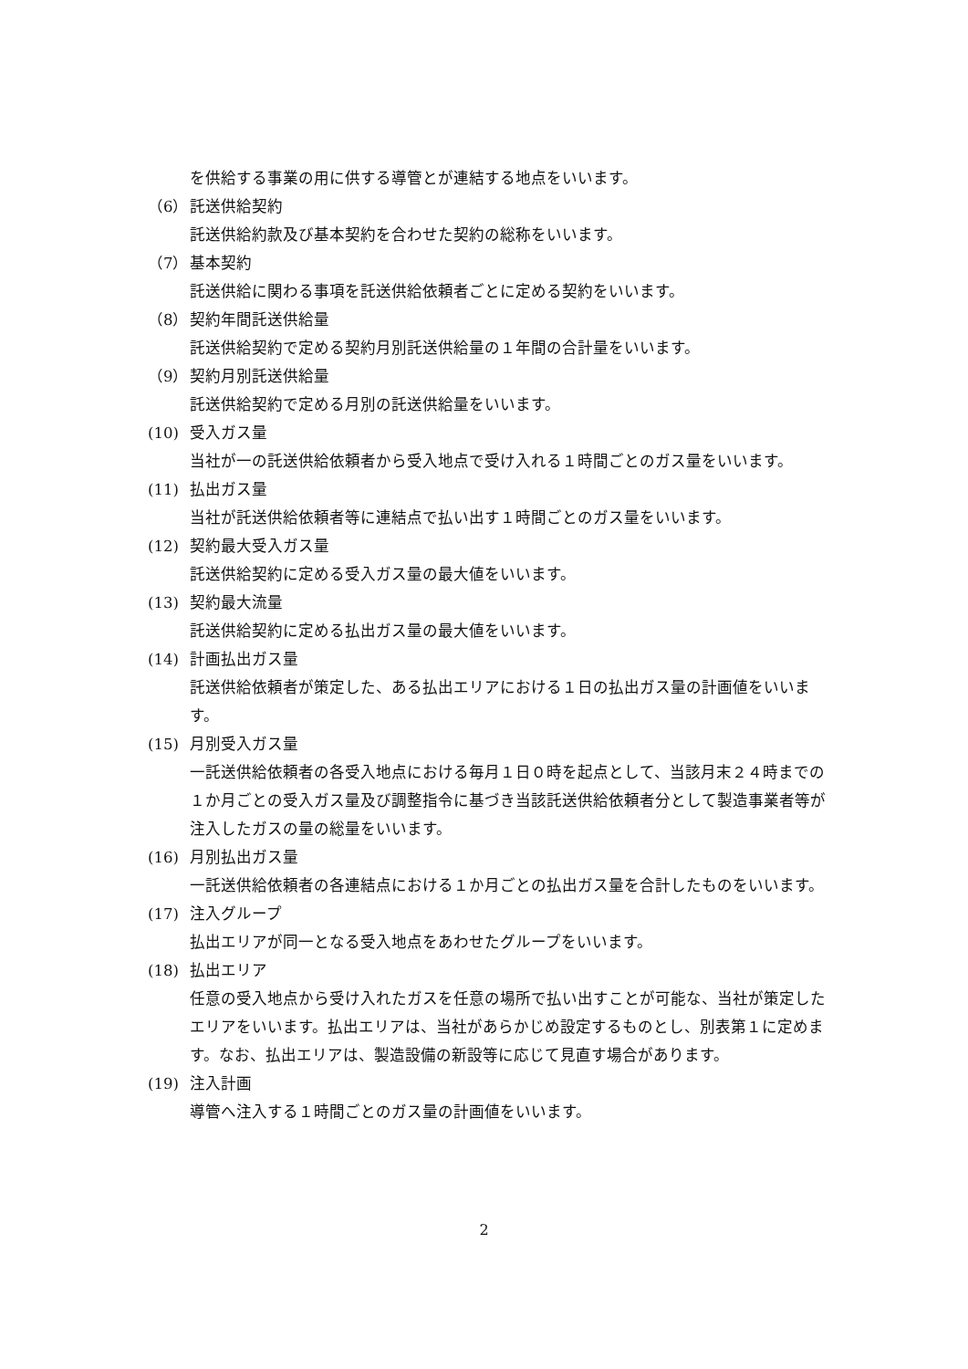を供給する事業の用に供する導管とが連結する地点をいいます。
（6） 託送供給契約
託送供給約款及び基本契約を合わせた契約の総称をいいます。
（7） 基本契約
託送供給に関わる事項を託送供給依頼者ごとに定める契約をいいます。
（8） 契約年間託送供給量
託送供給契約で定める契約月別託送供給量の１年間の合計量をいいます。
（9） 契約月別託送供給量
託送供給契約で定める月別の託送供給量をいいます。
(10) 受入ガス量
当社が一の託送供給依頼者から受入地点で受け入れる１時間ごとのガス量をいいます。
(11) 払出ガス量
当社が託送供給依頼者等に連結点で払い出す１時間ごとのガス量をいいます。
(12) 契約最大受入ガス量
託送供給契約に定める受入ガス量の最大値をいいます。
(13) 契約最大流量
託送供給契約に定める払出ガス量の最大値をいいます。
(14) 計画払出ガス量
託送供給依頼者が策定した、ある払出エリアにおける１日の払出ガス量の計画値をいいます。
(15) 月別受入ガス量
一託送供給依頼者の各受入地点における毎月１日０時を起点として、当該月末２４時までの１か月ごとの受入ガス量及び調整指令に基づき当該託送供給依頼者分として製造事業者等が注入したガスの量の総量をいいます。
(16) 月別払出ガス量
一託送供給依頼者の各連結点における１か月ごとの払出ガス量を合計したものをいいます。
(17) 注入グループ
払出エリアが同一となる受入地点をあわせたグループをいいます。
(18) 払出エリア
任意の受入地点から受け入れたガスを任意の場所で払い出すことが可能な、当社が策定したエリアをいいます。払出エリアは、当社があらかじめ設定するものとし、別表第１に定めます。なお、払出エリアは、製造設備の新設等に応じて見直す場合があります。
(19) 注入計画
導管へ注入する１時間ごとのガス量の計画値をいいます。
2